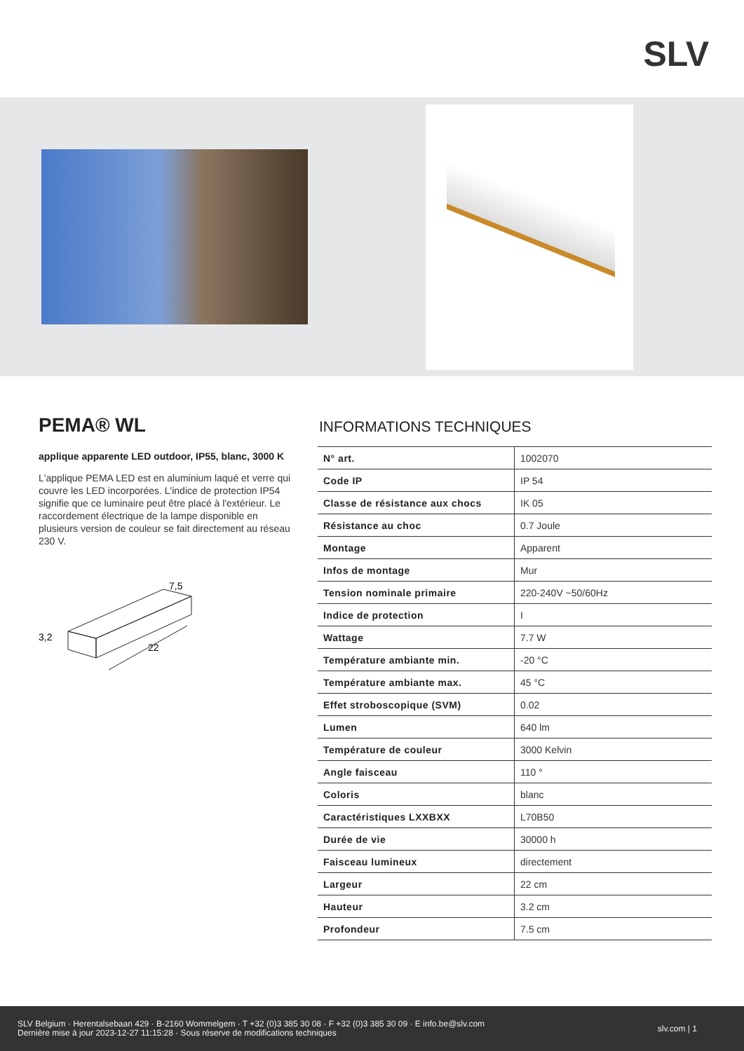SLV
PEMA® WL
applique apparente LED outdoor, IP55, blanc, 3000 K
L'applique PEMA LED est en aluminium laqué et verre qui couvre les LED incorporées. L'indice de protection IP54 signifie que ce luminaire peut être placé à l'extérieur. Le raccordement électrique de la lampe disponible en plusieurs version de couleur se fait directement au réseau 230 V.
7,5
3,2
22
INFORMATIONS TECHNIQUES
| N° art. | 1002070 |
| Code IP | IP 54 |
| Classe de résistance aux chocs | IK 05 |
| Résistance au choc | 0.7 Joule |
| Montage | Apparent |
| Infos de montage | Mur |
| Tension nominale primaire | 220-240V ~50/60Hz |
| Indice de protection | I |
| Wattage | 7.7 W |
| Température ambiante min. | -20 °C |
| Température ambiante max. | 45 °C |
| Effet stroboscopique (SVM) | 0.02 |
| Lumen | 640 lm |
| Température de couleur | 3000 Kelvin |
| Angle faisceau | 110 ° |
| Coloris | blanc |
| Caractéristiques LXXBXX | L70B50 |
| Durée de vie | 30000 h |
| Faisceau lumineux | directement |
| Largeur | 22 cm |
| Hauteur | 3.2 cm |
| Profondeur | 7.5 cm |
SLV Belgium · Herentalsebaan 429 · B-2160 Wommelgem · T +32 (0)3 385 30 08 · F +32 (0)3 385 30 09 · E info.be@slv.com
Dernière mise à jour 2023-12-27 11:15:28 · Sous réserve de modifications techniques
slv.com | 1